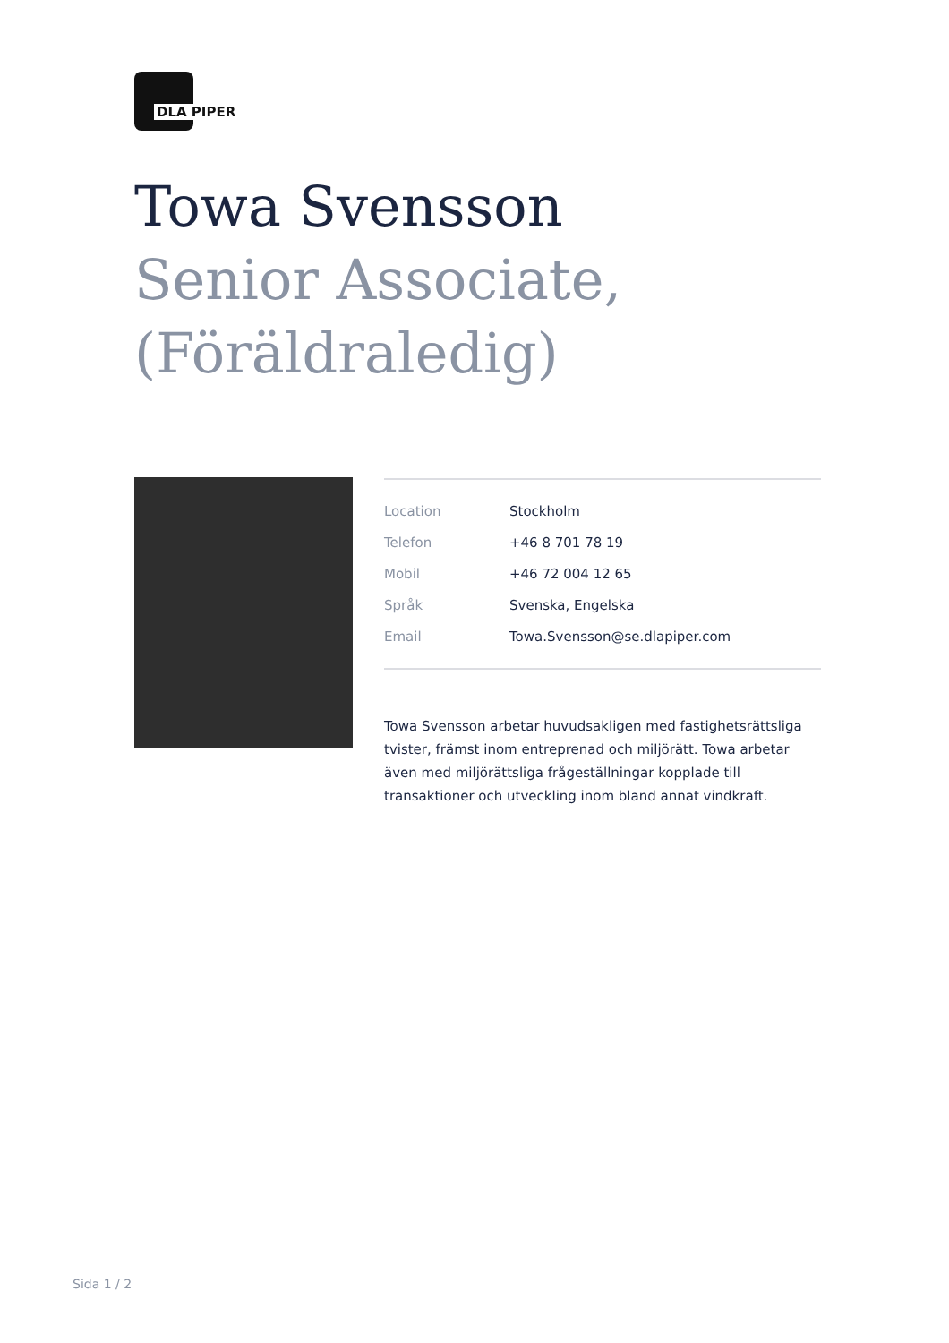DLA PIPER
Towa Svensson
Senior Associate,
(Föräldraledig)
| Location | Stockholm |
| Telefon | +46 8 701 78 19 |
| Mobil | +46 72 004 12 65 |
| Språk | Svenska, Engelska |
| Email | Towa.Svensson@se.dlapiper.com |
Towa Svensson arbetar huvudsakligen med fastighetsrättsliga tvister, främst inom entreprenad och miljörätt. Towa arbetar även med miljörättsliga frågeställningar kopplade till transaktioner och utveckling inom bland annat vindkraft.
Sida 1 / 2